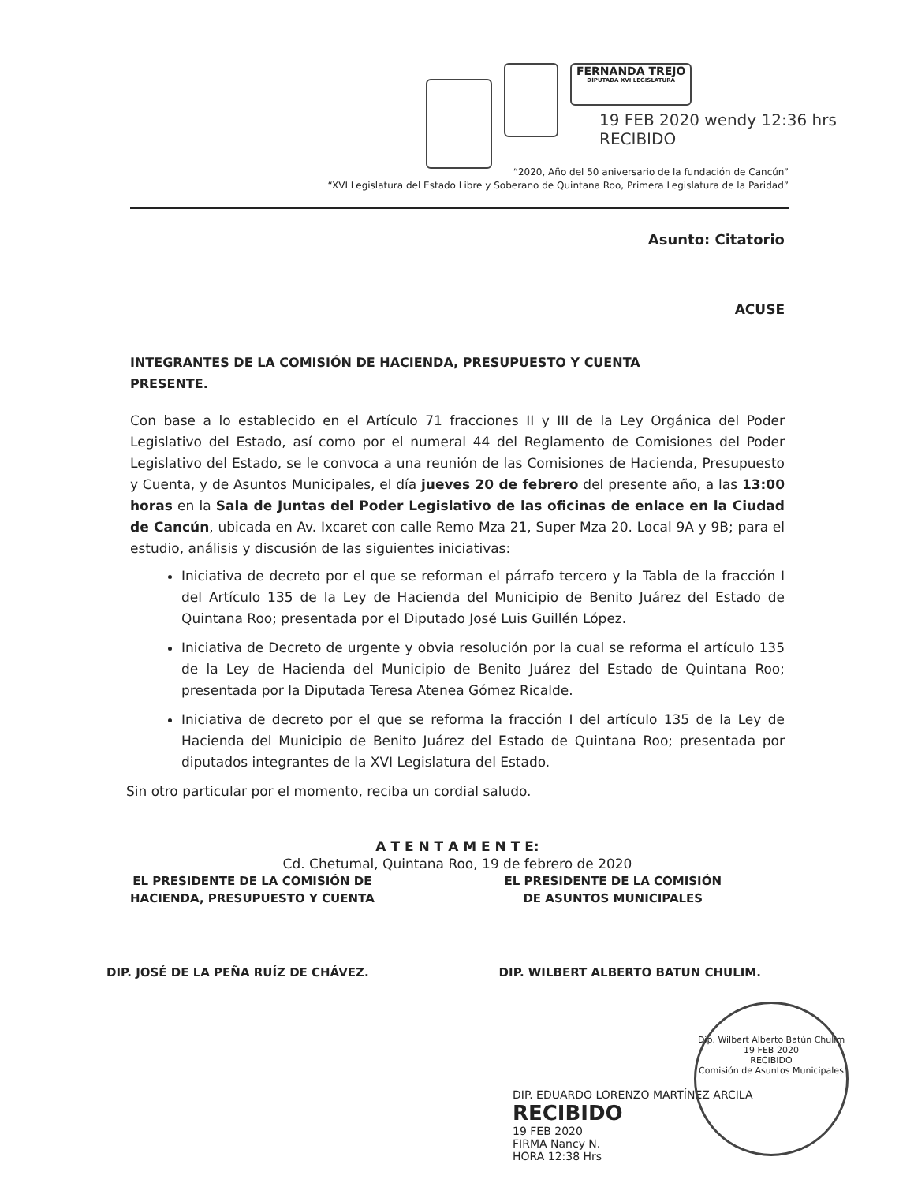FERNANDA TREJO
DIPUTADA XVI LEGISLATURA
19 FEB 2020 wendy 12:36 hrs RECIBIDO
“2020, Año del 50 aniversario de la fundación de Cancún”
“XVI Legislatura del Estado Libre y Soberano de Quintana Roo, Primera Legislatura de la Paridad”
Asunto: Citatorio
ACUSE
INTEGRANTES DE LA COMISIÓN DE HACIENDA, PRESUPUESTO Y CUENTA
PRESENTE.
Con base a lo establecido en el Artículo 71 fracciones II y III de la Ley Orgánica del Poder Legislativo del Estado, así como por el numeral 44 del Reglamento de Comisiones del Poder Legislativo del Estado, se le convoca a una reunión de las Comisiones de Hacienda, Presupuesto y Cuenta, y de Asuntos Municipales, el día jueves 20 de febrero del presente año, a las 13:00 horas en la Sala de Juntas del Poder Legislativo de las oficinas de enlace en la Ciudad de Cancún, ubicada en Av. Ixcaret con calle Remo Mza 21, Super Mza 20. Local 9A y 9B; para el estudio, análisis y discusión de las siguientes iniciativas:
Iniciativa de decreto por el que se reforman el párrafo tercero y la Tabla de la fracción I del Artículo 135 de la Ley de Hacienda del Municipio de Benito Juárez del Estado de Quintana Roo; presentada por el Diputado José Luis Guillén López.
Iniciativa de Decreto de urgente y obvia resolución por la cual se reforma el artículo 135 de la Ley de Hacienda del Municipio de Benito Juárez del Estado de Quintana Roo; presentada por la Diputada Teresa Atenea Gómez Ricalde.
Iniciativa de decreto por el que se reforma la fracción I del artículo 135 de la Ley de Hacienda del Municipio de Benito Juárez del Estado de Quintana Roo; presentada por diputados integrantes de la XVI Legislatura del Estado.
Sin otro particular por el momento, reciba un cordial saludo.
A T E N T A M E N T E:
Cd. Chetumal, Quintana Roo, 19 de febrero de 2020
EL PRESIDENTE DE LA COMISIÓN DE
HACIENDA, PRESUPUESTO Y CUENTA
EL PRESIDENTE DE LA COMISIÓN
DE ASUNTOS MUNICIPALES
DIP. JOSÉ DE LA PEÑA RUÍZ DE CHÁVEZ.
DIP. WILBERT ALBERTO BATUN CHULIM.
DIP. EDUARDO LORENZO MARTÍNEZ ARCILA
RECIBIDO
19 FEB 2020
FIRMA Nancy N.
HORA 12:38 Hrs
Dip. Wilbert Alberto Batún Chulim
19 FEB 2020
RECIBIDO
Comisión de Asuntos Municipales